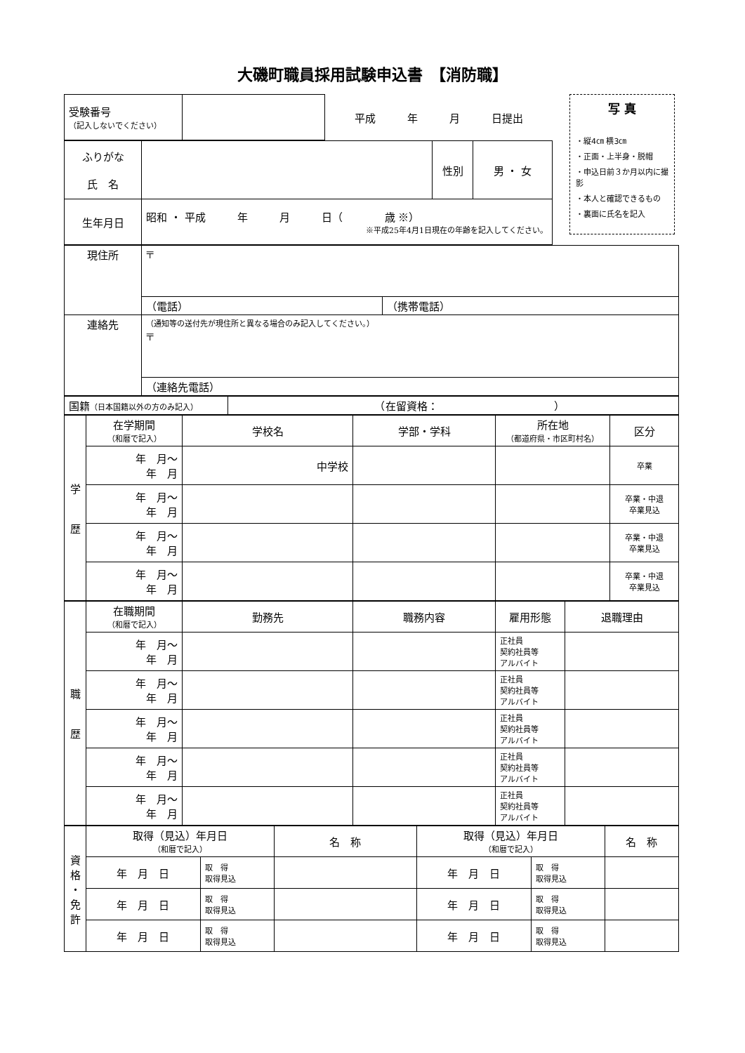大磯町職員採用試験申込書　【消防職】
| 受験番号 （記入しないでください） | | 平成 年 月 日提出 |
| ふりがな 氏 名 | | 性別 | 男 ・ 女 |
| 生年月日 | 昭和 ・ 平成 年 月 日（ 歳 ※） ※平成25年4月1日現在の年齢を記入してください。 | | |
写 真
・縦4㎝ 横3㎝
・正面・上半身・脱帽
・申込日前３か月以内に撮影
・本人と確認できるもの
・裏面に氏名を記入
| 現住所 | 〒 | |
| | （電話） | （携帯電話） |
| 連絡先 | （通知等の送付先が現住所と異なる場合のみ記入してください。） 〒 | |
| | （連絡先電話） | |
| 国籍 （日本国籍以外の方のみ記入） | （在留資格： ） |
| 学 歴 | 在学期間 （和暦で記入） | 学校名 | 学部・学科 | 所在地 （都道府県・市区町村名） | 区分 |
| | 年 月～ 年 月 | 中学校 | | | 卒業 |
| | 年 月～ 年 月 | | | | 卒業・中退 卒業見込 |
| | 年 月～ 年 月 | | | | 卒業・中退 卒業見込 |
| | 年 月～ 年 月 | | | | 卒業・中退 卒業見込 |
| 職 歴 | 在職期間 （和暦で記入） | 勤務先 | 職務内容 | 雇用形態 | 退職理由 |
| | 年 月～ 年 月 | | | 正社員 契約社員等 アルバイト | |
| | 年 月～ 年 月 | | | 正社員 契約社員等 アルバイト | |
| | 年 月～ 年 月 | | | 正社員 契約社員等 アルバイト | |
| | 年 月～ 年 月 | | | 正社員 契約社員等 アルバイト | |
| | 年 月～ 年 月 | | | 正社員 契約社員等 アルバイト | |
| 資 格 ・ 免 許 | 取得（見込）年月日 （和暦で記入） | | 名 称 | 取得（見込）年月日 （和暦で記入） | | 名 称 |
| | 年 月 日 | 取 得 取得見込 | | 年 月 日 | 取 得 取得見込 | |
| | 年 月 日 | 取 得 取得見込 | | 年 月 日 | 取 得 取得見込 | |
| | 年 月 日 | 取 得 取得見込 | | 年 月 日 | 取 得 取得見込 | |